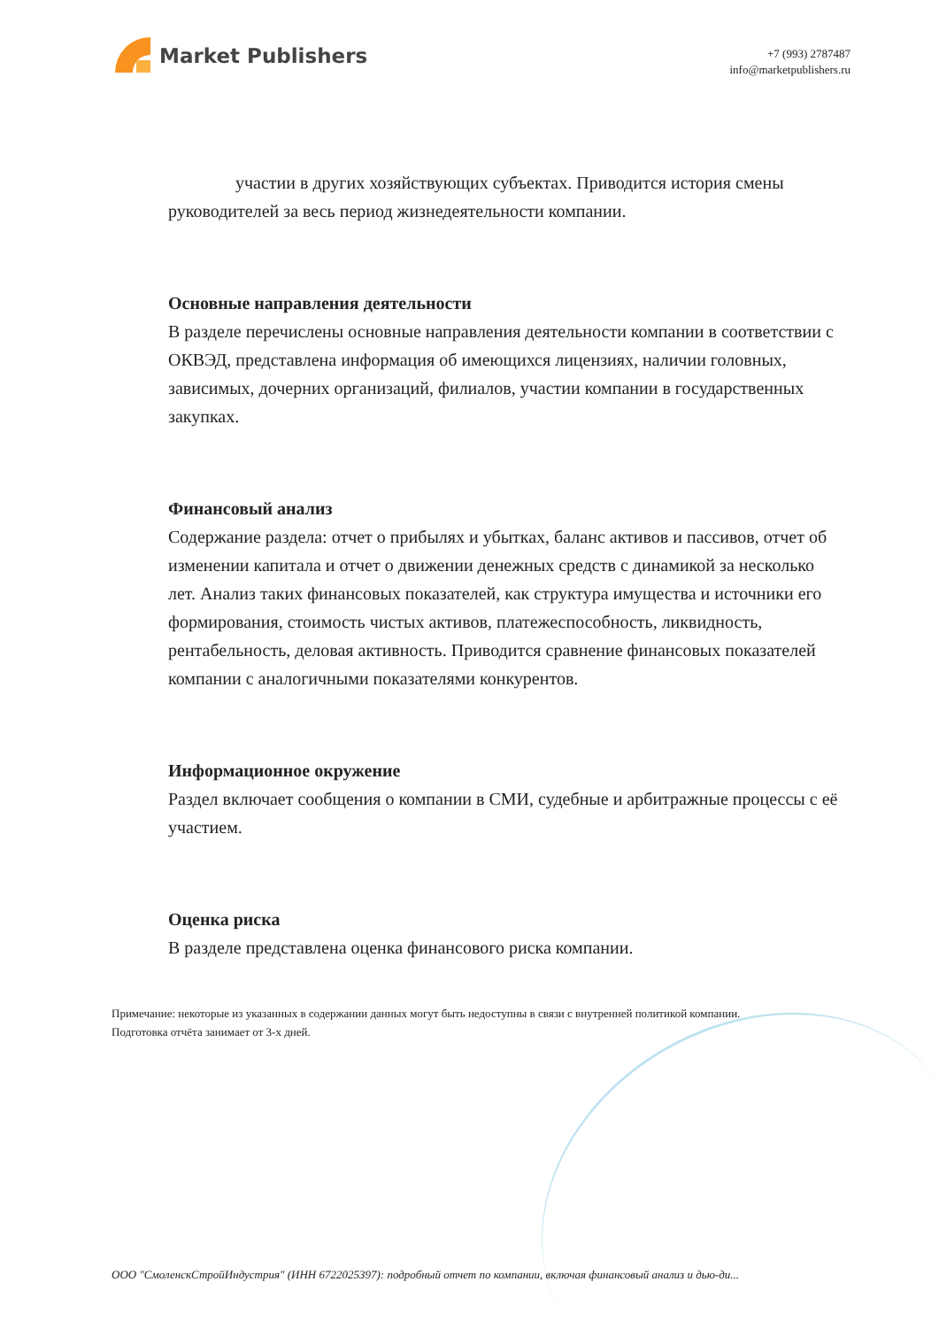Market Publishers
+7 (993) 2787487
info@marketpublishers.ru
участии в других хозяйствующих субъектах. Приводится история смены руководителей за весь период жизнедеятельности компании.
Основные направления деятельности
В разделе перечислены основные направления деятельности компании в соответствии с ОКВЭД, представлена информация об имеющихся лицензиях, наличии головных, зависимых, дочерних организаций, филиалов, участии компании в государственных закупках.
Финансовый анализ
Содержание раздела: отчет о прибылях и убытках, баланс активов и пассивов, отчет об изменении капитала и отчет о движении денежных средств с динамикой за несколько лет. Анализ таких финансовых показателей, как структура имущества и источники его формирования, стоимость чистых активов, платежеспособность, ликвидность, рентабельность, деловая активность. Приводится сравнение финансовых показателей компании с аналогичными показателями конкурентов.
Информационное окружение
Раздел включает сообщения о компании в СМИ, судебные и арбитражные процессы с её участием.
Оценка риска
В разделе представлена оценка финансового риска компании.
Примечание: некоторые из указанных в содержании данных могут быть недоступны в связи с внутренней политикой компании.
Подготовка отчёта занимает от 3-х дней.
ООО "СмоленскСтройИндустрия" (ИНН 6722025397): подробный отчет по компании, включая финансовый анализ и дью-ди...